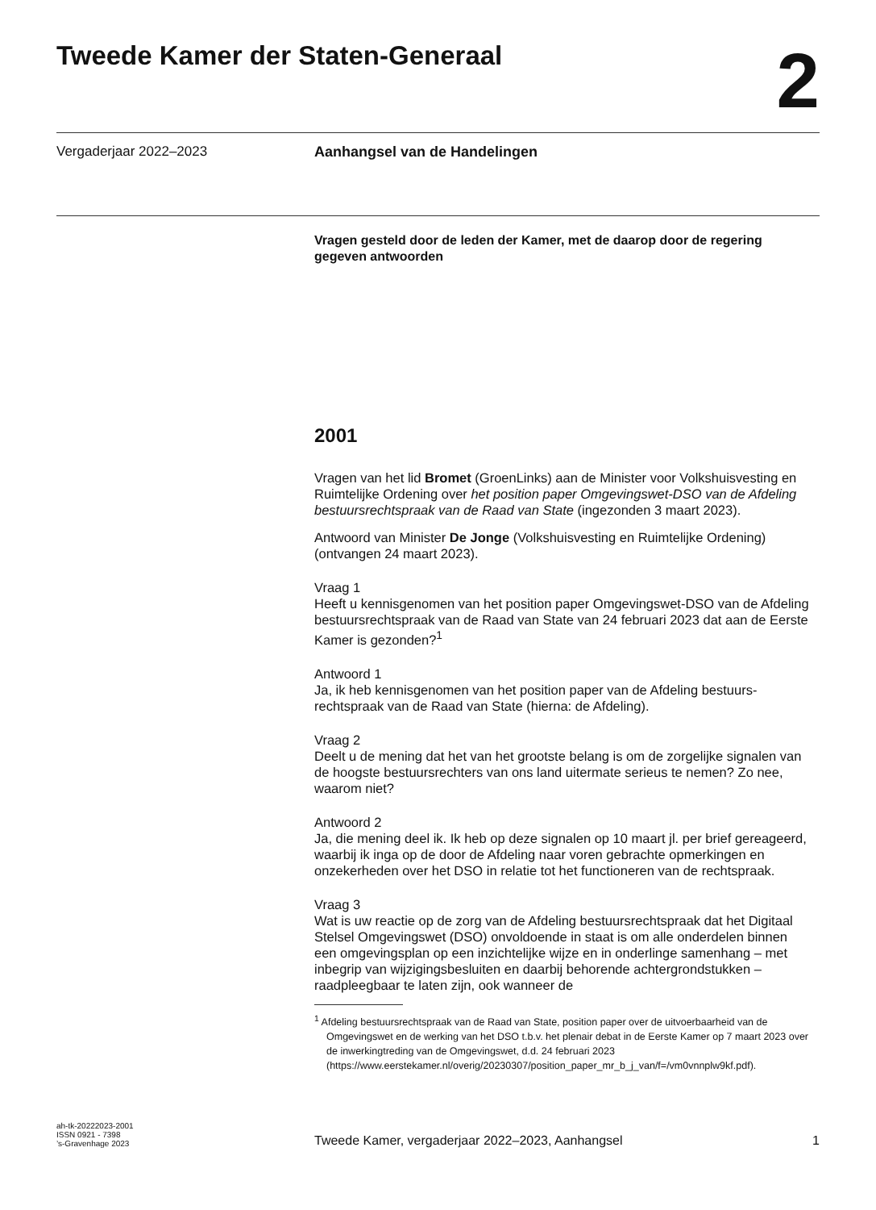Tweede Kamer der Staten-Generaal
2
Vergaderjaar 2022–2023 Aanhangsel van de Handelingen
Vragen gesteld door de leden der Kamer, met de daarop door de regering gegeven antwoorden
2001
Vragen van het lid Bromet (GroenLinks) aan de Minister voor Volkshuisvesting en Ruimtelijke Ordening over het position paper Omgevingswet-DSO van de Afdeling bestuursrechtspraak van de Raad van State (ingezonden 3 maart 2023).
Antwoord van Minister De Jonge (Volkshuisvesting en Ruimtelijke Ordening) (ontvangen 24 maart 2023).
Vraag 1
Heeft u kennisgenomen van het position paper Omgevingswet-DSO van de Afdeling bestuursrechtspraak van de Raad van State van 24 februari 2023 dat aan de Eerste Kamer is gezonden?<sup>1</sup>
Antwoord 1
Ja, ik heb kennisgenomen van het position paper van de Afdeling bestuurs-rechtspraak van de Raad van State (hierna: de Afdeling).
Vraag 2
Deelt u de mening dat het van het grootste belang is om de zorgelijke signalen van de hoogste bestuursrechters van ons land uitermate serieus te nemen? Zo nee, waarom niet?
Antwoord 2
Ja, die mening deel ik. Ik heb op deze signalen op 10 maart jl. per brief gereageerd, waarbij ik inga op de door de Afdeling naar voren gebrachte opmerkingen en onzekerheden over het DSO in relatie tot het functioneren van de rechtspraak.
Vraag 3
Wat is uw reactie op de zorg van de Afdeling bestuursrechtspraak dat het Digitaal Stelsel Omgevingswet (DSO) onvoldoende in staat is om alle onderdelen binnen een omgevingsplan op een inzichtelijke wijze en in onderlinge samenhang – met inbegrip van wijzigingsbesluiten en daarbij behorende achtergrondstukken – raadpleegbaar te laten zijn, ook wanneer de
<sup>1</sup> Afdeling bestuursrechtspraak van de Raad van State, position paper over de uitvoerbaarheid van de Omgevingswet en de werking van het DSO t.b.v. het plenair debat in de Eerste Kamer op 7 maart 2023 over de inwerkingtreding van de Omgevingswet, d.d. 24 februari 2023 (https://www.eerstekamer.nl/overig/20230307/position_paper_mr_b_j_van/f=/vm0vnnplw9kf.pdf).
ah-tk-20222023-2001
ISSN 0921 - 7398
’s-Gravenhage 2023
Tweede Kamer, vergaderjaar 2022–2023, Aanhangsel
1